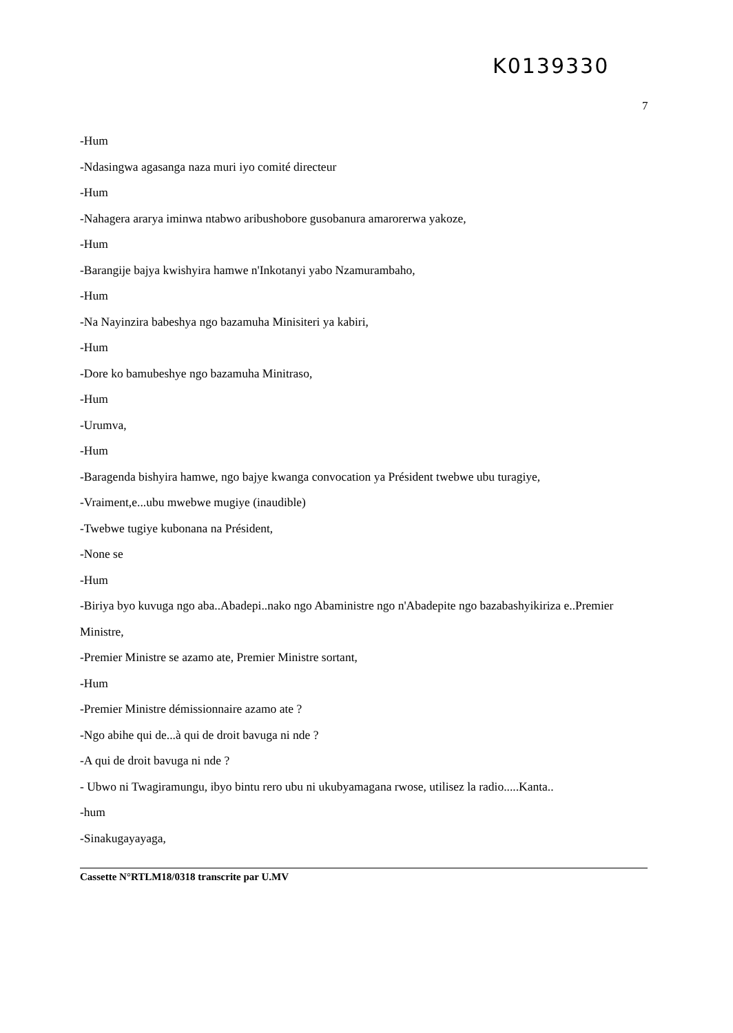K0139330
7
-Hum
-Ndasingwa agasanga naza muri iyo comité directeur
-Hum
-Nahagera ararya iminwa ntabwo aribushobore gusobanura amarorerwa yakoze,
-Hum
-Barangije bajya kwishyira hamwe n'Inkotanyi yabo Nzamurambaho,
-Hum
-Na Nayinzira babeshya ngo bazamuha Minisiteri ya kabiri,
-Hum
-Dore ko bamubeshye ngo bazamuha Minitraso,
-Hum
-Urumva,
-Hum
-Baragenda bishyira hamwe, ngo bajye kwanga convocation ya Président twebwe ubu turagiye,
-Vraiment,e...ubu mwebwe mugiye (inaudible)
-Twebwe tugiye kubonana na Président,
-None se
-Hum
-Biriya byo kuvuga ngo aba..Abadepi..nako ngo Abaministre ngo n'Abadepite ngo bazabashyikiriza e..Premier Ministre,
-Premier Ministre se azamo ate, Premier Ministre sortant,
-Hum
-Premier Ministre démissionnaire azamo ate ?
-Ngo abihe qui de...à qui de droit bavuga ni nde ?
-A qui de droit bavuga ni nde ?
- Ubwo ni Twagiramungu, ibyo bintu rero ubu ni ukubyamagana rwose, utilisez la radio.....Kanta..
-hum
-Sinakugayayaga,
Cassette N°RTLM18/0318 transcrite par U.MV